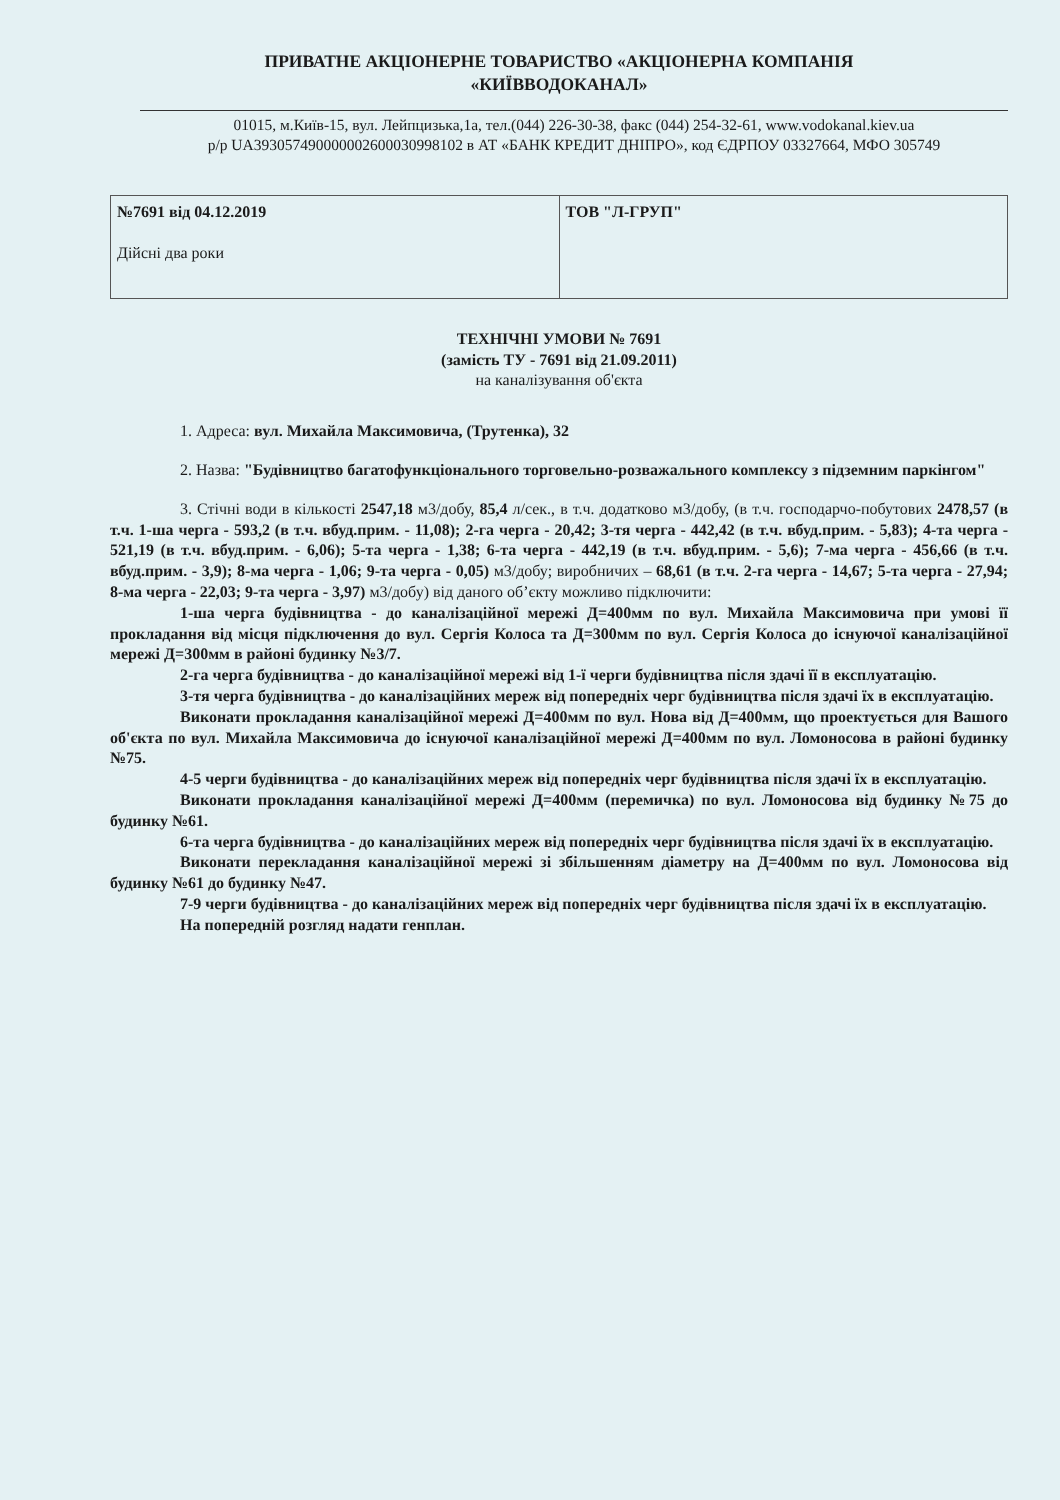ПРИВАТНЕ АКЦІОНЕРНЕ ТОВАРИСТВО «АКЦІОНЕРНА КОМПАНІЯ
«КИЇВВОДОКАНАЛ»
01015, м.Київ-15, вул. Лейпцизька,1а, тел.(044) 226-30-38, факс (044) 254-32-61, www.vodokanal.kiev.ua
р/р UA393057490000002600030998102 в АТ «БАНК КРЕДИТ ДНІПРО», код ЄДРПОУ 03327664, МФО 305749
| №7691 від 04.12.2019 Дійсні два роки | ТОВ "Л-ГРУП" |
ТЕХНІЧНІ УМОВИ № 7691
(замість ТУ - 7691 від 21.09.2011)
на каналізування об'єкта
1. Адреса: вул. Михайла Максимовича, (Трутенка), 32
2. Назва: "Будівництво багатофункціонального торговельно-розважального комплексу з підземним паркінгом"
3. Стічні води в кількості 2547,18 м3/добу, 85,4 л/сек., в т.ч. додатково м3/добу, (в т.ч. господарчо-побутових 2478,57 (в т.ч. 1-ша черга - 593,2 (в т.ч. вбуд.прим. - 11,08); 2-га черга - 20,42; 3-тя черга - 442,42 (в т.ч. вбуд.прим. - 5,83); 4-та черга - 521,19 (в т.ч. вбуд.прим. - 6,06); 5-та черга - 1,38; 6-та черга - 442,19 (в т.ч. вбуд.прим. - 5,6); 7-ма черга - 456,66 (в т.ч. вбуд.прим. - 3,9); 8-ма черга - 1,06; 9-та черга - 0,05) м3/добу; виробничих – 68,61 (в т.ч. 2-га черга - 14,67; 5-та черга - 27,94; 8-ма черга - 22,03; 9-та черга - 3,97) м3/добу) від даного об’єкту можливо підключити:
1-ша черга будівництва - до каналізаційної мережі Д=400мм по вул. Михайла Максимовича при умові її прокладання від місця підключення до вул. Сергія Колоса та Д=300мм по вул. Сергія Колоса до існуючої каналізаційної мережі Д=300мм в районі будинку №3/7.
2-га черга будівництва - до каналізаційної мережі від 1-ї черги будівництва після здачі її в експлуатацію.
3-тя черга будівництва - до каналізаційних мереж від попередніх черг будівництва після здачі їх в експлуатацію.
Виконати прокладання каналізаційної мережі Д=400мм по вул. Нова від Д=400мм, що проектується для Вашого об'єкта по вул. Михайла Максимовича до існуючої каналізаційної мережі Д=400мм по вул. Ломоносова в районі будинку №75.
4-5 черги будівництва - до каналізаційних мереж від попередніх черг будівництва після здачі їх в експлуатацію.
Виконати прокладання каналізаційної мережі Д=400мм (перемичка) по вул. Ломоносова від будинку №75 до будинку №61.
6-та черга будівництва - до каналізаційних мереж від попередніх черг будівництва після здачі їх в експлуатацію.
Виконати перекладання каналізаційної мережі зі збільшенням діаметру на Д=400мм по вул. Ломоносова від будинку №61 до будинку №47.
7-9 черги будівництва - до каналізаційних мереж від попередніх черг будівництва після здачі їх в експлуатацію.
На попередній розгляд надати генплан.